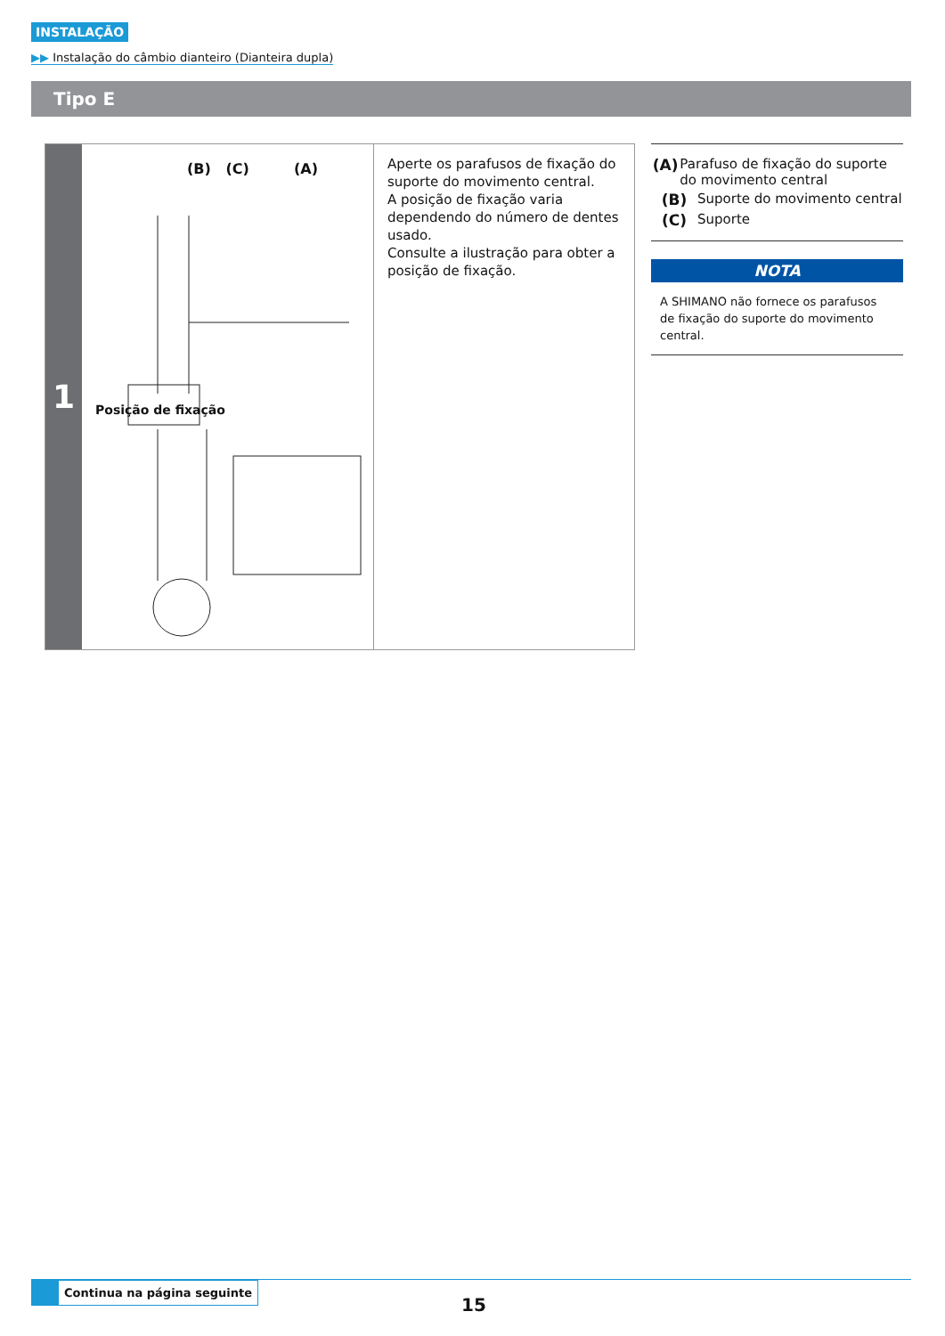INSTALAÇÃO
▶▶ Instalação do câmbio dianteiro (Dianteira dupla)
Tipo E
1
(B) (C) (A)
Posição de fixação
Aperte os parafusos de fixação do suporte do movimento central.
A posição de fixação varia dependendo do número de dentes usado.
Consulte a ilustração para obter a posição de fixação.
(A) Parafuso de fixação do suporte do movimento central
(B) Suporte do movimento central
(C) Suporte
NOTA
A SHIMANO não fornece os parafusos de fixação do suporte do movimento central.
Continua na página seguinte
15